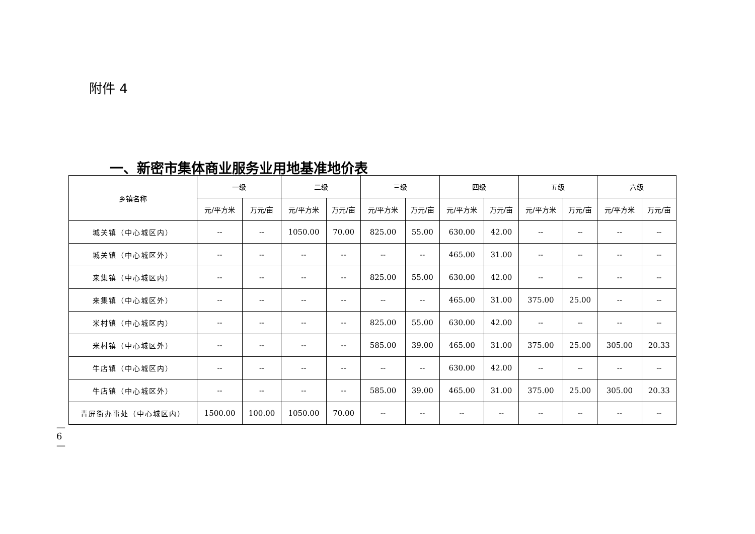附件 4
一、新密市集体商业服务业用地基准地价表
| 乡镇名称 | 一级 | | 二级 | | 三级 | | 四级 | | 五级 | | 六级 | |
| --- | --- | --- | --- | --- | --- | --- | --- | --- | --- | --- | --- | --- |
| | 元/平方米 | 万元/亩 | 元/平方米 | 万元/亩 | 元/平方米 | 万元/亩 | 元/平方米 | 万元/亩 | 元/平方米 | 万元/亩 | 元/平方米 | 万元/亩 |
| 城关镇（中心城区内） | -- | -- | 1050.00 | 70.00 | 825.00 | 55.00 | 630.00 | 42.00 | -- | -- | -- | -- |
| 城关镇（中心城区外） | -- | -- | -- | -- | -- | -- | 465.00 | 31.00 | -- | -- | -- | -- |
| 来集镇（中心城区内） | -- | -- | -- | -- | 825.00 | 55.00 | 630.00 | 42.00 | -- | -- | -- | -- |
| 来集镇（中心城区外） | -- | -- | -- | -- | -- | -- | 465.00 | 31.00 | 375.00 | 25.00 | -- | -- |
| 米村镇（中心城区内） | -- | -- | -- | -- | 825.00 | 55.00 | 630.00 | 42.00 | -- | -- | -- | -- |
| 米村镇（中心城区外） | -- | -- | -- | -- | 585.00 | 39.00 | 465.00 | 31.00 | 375.00 | 25.00 | 305.00 | 20.33 |
| 牛店镇（中心城区内） | -- | -- | -- | -- | -- | -- | 630.00 | 42.00 | -- | -- | -- | -- |
| 牛店镇（中心城区外） | -- | -- | -- | -- | 585.00 | 39.00 | 465.00 | 31.00 | 375.00 | 25.00 | 305.00 | 20.33 |
| 青屏街办事处（中心城区内） | 1500.00 | 100.00 | 1050.00 | 70.00 | -- | -- | -- | -- | -- | -- | -- | -- |
—6—